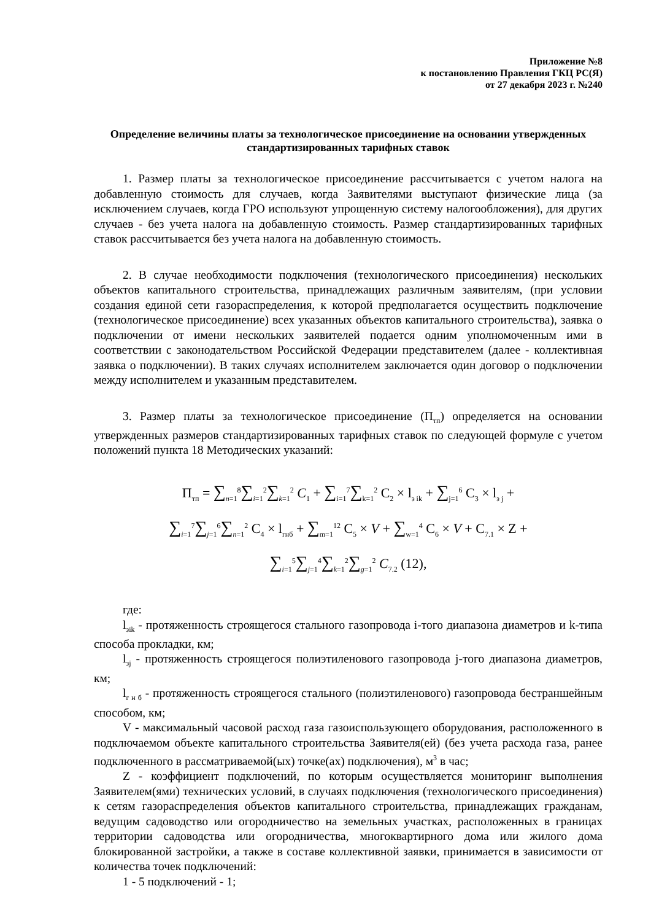Приложение №8
к постановлению Правления ГКЦ РС(Я)
от 27 декабря 2023 г. №240
Определение величины платы за технологическое присоединение на основании утвержденных стандартизированных тарифных ставок
1. Размер платы за технологическое присоединение рассчитывается с учетом налога на добавленную стоимость для случаев, когда Заявителями выступают физические лица (за исключением случаев, когда ГРО используют упрощенную систему налогообложения), для других случаев - без учета налога на добавленную стоимость. Размер стандартизированных тарифных ставок рассчитывается без учета налога на добавленную стоимость.
2. В случае необходимости подключения (технологического присоединения) нескольких объектов капитального строительства, принадлежащих различным заявителям, (при условии создания единой сети газораспределения, к которой предполагается осуществить подключение (технологическое присоединение) всех указанных объектов капитального строительства), заявка о подключении от имени нескольких заявителей подается одним уполномоченным ими в соответствии с законодательством Российской Федерации представителем (далее - коллективная заявка о подключении). В таких случаях исполнителем заключается один договор о подключении между исполнителем и указанным представителем.
3. Размер платы за технологическое присоединение (П<sub>тп</sub>) определяется на основании утвержденных размеров стандартизированных тарифных ставок по следующей формуле с учетом положений пункта 18 Методических указаний:
П<sub>тп</sub> = ∑<sub>n=1</sub><sup>8</sup>∑<sub>i=1</sub><sup>2</sup>∑<sub>k=1</sub><sup>2</sup> C<sub>1</sub> + ∑<sub>i=1</sub><sup>7</sup>∑<sub>k=1</sub><sup>2</sup> C<sub>2</sub> × l<sub>з ik</sub> + ∑<sub>j=1</sub><sup>6</sup> C<sub>3</sub> × l<sub>з j</sub> +
∑<sub>i=1</sub><sup>7</sup>∑<sub>j=1</sub><sup>6</sup>∑<sub>n=1</sub><sup>2</sup> C<sub>4</sub> × l<sub>гнб</sub> + ∑<sub>m=1</sub><sup>12</sup> C<sub>5</sub> × V + ∑<sub>w=1</sub><sup>4</sup> C<sub>6</sub> × V + C<sub>7.1</sub> × Z +
∑<sub>i=1</sub><sup>5</sup>∑<sub>j=1</sub><sup>4</sup>∑<sub>k=1</sub><sup>2</sup>∑<sub>g=1</sub><sup>2</sup> C<sub>7.2</sub> (12),
где:
l<sub>зik</sub> - протяженность строящегося стального газопровода i-того диапазона диаметров и k-типа способа прокладки, км;
l<sub>зj</sub> - протяженность строящегося полиэтиленового газопровода j-того диапазона диаметров, км;
l<sub>г н б</sub> - протяженность строящегося стального (полиэтиленового) газопровода бестраншейным способом, км;
V - максимальный часовой расход газа газоиспользующего оборудования, расположенного в подключаемом объекте капитального строительства Заявителя(ей) (без учета расхода газа, ранее подключенного в рассматриваемой(ых) точке(ах) подключения), м<sup>3</sup> в час;
Z - коэффициент подключений, по которым осуществляется мониторинг выполнения Заявителем(ями) технических условий, в случаях подключения (технологического присоединения) к сетям газораспределения объектов капитального строительства, принадлежащих гражданам, ведущим садоводство или огородничество на земельных участках, расположенных в границах территории садоводства или огородничества, многоквартирного дома или жилого дома блокированной застройки, а также в составе коллективной заявки, принимается в зависимости от количества точек подключений:
1 - 5 подключений - 1;